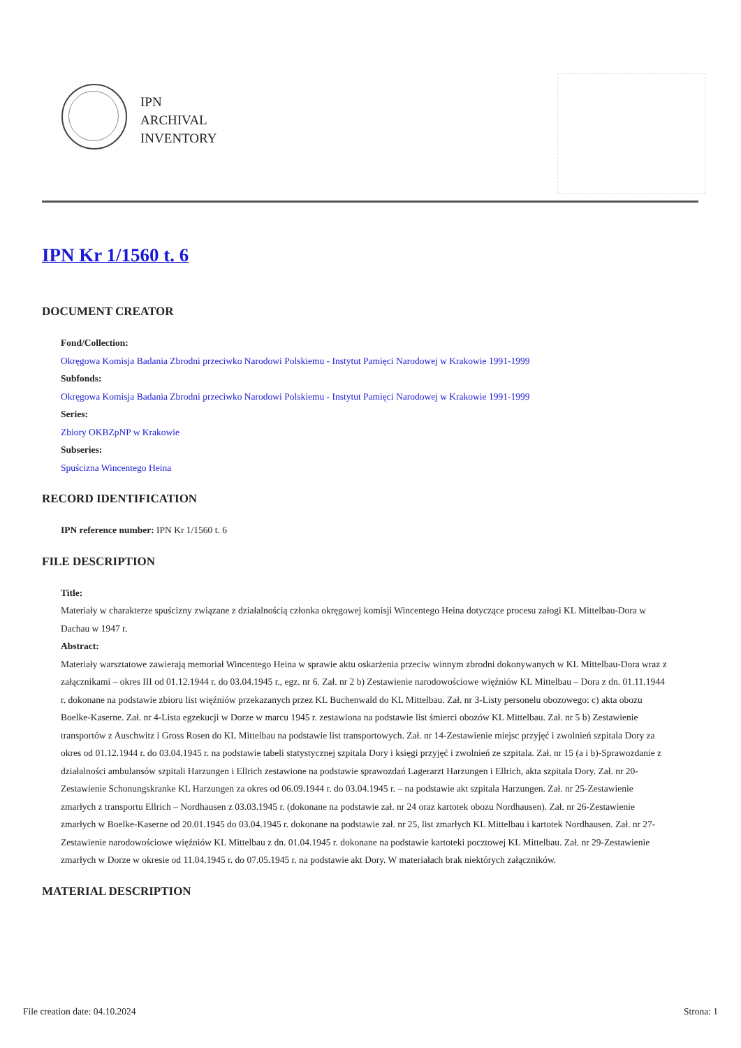IPN
ARCHIVAL
INVENTORY
IPN Kr 1/1560 t. 6
DOCUMENT CREATOR
Fond/Collection:
Okręgowa Komisja Badania Zbrodni przeciwko Narodowi Polskiemu - Instytut Pamięci Narodowej w Krakowie 1991-1999
Subfonds:
Okręgowa Komisja Badania Zbrodni przeciwko Narodowi Polskiemu - Instytut Pamięci Narodowej w Krakowie 1991-1999
Series:
Zbiory OKBZpNP w Krakowie
Subseries:
Spuścizna Wincentego Heina
RECORD IDENTIFICATION
IPN reference number: IPN Kr 1/1560 t. 6
FILE DESCRIPTION
Title:
Materiały w charakterze spuścizny związane z działalnością członka okręgowej komisji Wincentego Heina dotyczące procesu załogi KL Mittelbau-Dora w Dachau w 1947 r.
Abstract:
Materiały warsztatowe zawierają memoriał Wincentego Heina w sprawie aktu oskarżenia przeciw winnym zbrodni dokonywanych w KL Mittelbau-Dora wraz z załącznikami – okres III od 01.12.1944 r. do 03.04.1945 r., egz. nr 6. Zał. nr 2 b) Zestawienie narodowościowe więźniów KL Mittelbau – Dora z dn. 01.11.1944 r. dokonane na podstawie zbioru list więźniów przekazanych przez KL Buchenwald do KL Mittelbau. Zał. nr 3-Listy personelu obozowego: c) akta obozu Boelke-Kaserne. Zał. nr 4-Lista egzekucji w Dorze w marcu 1945 r. zestawiona na podstawie list śmierci obozów KL Mittelbau. Zał. nr 5 b) Zestawienie transportów z Auschwitz i Gross Rosen do KL Mittelbau na podstawie list transportowych. Zał. nr 14-Zestawienie miejsc przyjęć i zwolnień szpitala Dory za okres od 01.12.1944 r. do 03.04.1945 r. na podstawie tabeli statystycznej szpitala Dory i księgi przyjęć i zwolnień ze szpitala. Zał. nr 15 (a i b)-Sprawozdanie z działalności ambulansów szpitali Harzungen i Ellrich zestawione na podstawie sprawozdań Lagerarzt Harzungen i Ellrich, akta szpitala Dory. Zał. nr 20-Zestawienie Schonungskranke KL Harzungen za okres od 06.09.1944 r. do 03.04.1945 r. – na podstawie akt szpitala Harzungen. Zał. nr 25-Zestawienie zmarłych z transportu Ellrich – Nordhausen z 03.03.1945 r. (dokonane na podstawie zał. nr 24 oraz kartotek obozu Nordhausen). Zał. nr 26-Zestawienie zmarłych w Boelke-Kaserne od 20.01.1945 do 03.04.1945 r. dokonane na podstawie zał. nr 25, list zmarłych KL Mittelbau i kartotek Nordhausen. Zał. nr 27-Zestawienie narodowościowe więźniów KL Mittelbau z dn. 01.04.1945 r. dokonane na podstawie kartoteki pocztowej KL Mittelbau. Zał. nr 29-Zestawienie zmarłych w Dorze w okresie od 11.04.1945 r. do 07.05.1945 r. na podstawie akt Dory. W materiałach brak niektórych załączników.
MATERIAL DESCRIPTION
File creation date: 04.10.2024 Strona: 1